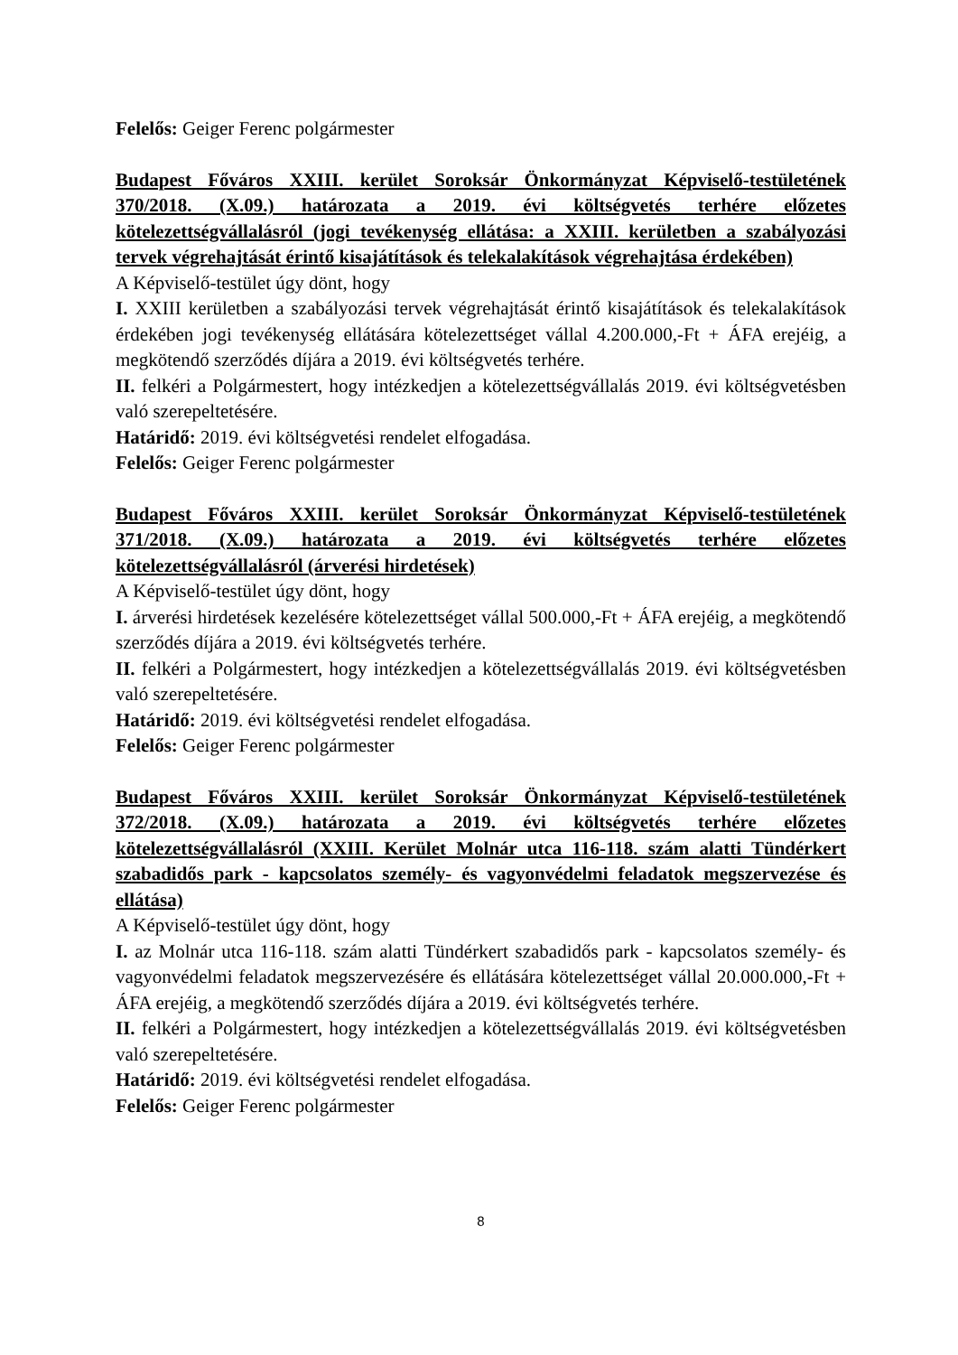Felelős: Geiger Ferenc polgármester
Budapest Főváros XXIII. kerület Soroksár Önkormányzat Képviselő-testületének 370/2018. (X.09.) határozata a 2019. évi költségvetés terhére előzetes kötelezettségvállalásról (jogi tevékenység ellátása: a XXIII. kerületben a szabályozási tervek végrehajtását érintő kisajátítások és telekalakítások végrehajtása érdekében)
A Képviselő-testület úgy dönt, hogy
I. XXIII kerületben a szabályozási tervek végrehajtását érintő kisajátítások és telekalakítások érdekében jogi tevékenység ellátására kötelezettséget vállal 4.200.000,-Ft + ÁFA erejéig, a megkötendő szerződés díjára a 2019. évi költségvetés terhére.
II. felkéri a Polgármestert, hogy intézkedjen a kötelezettségvállalás 2019. évi költségvetésben való szerepeltetésére.
Határidő: 2019. évi költségvetési rendelet elfogadása.
Felelős: Geiger Ferenc polgármester
Budapest Főváros XXIII. kerület Soroksár Önkormányzat Képviselő-testületének 371/2018. (X.09.) határozata a 2019. évi költségvetés terhére előzetes kötelezettségvállalásról (árverési hirdetések)
A Képviselő-testület úgy dönt, hogy
I. árverési hirdetések kezelésére kötelezettséget vállal 500.000,-Ft + ÁFA erejéig, a megkötendő szerződés díjára a 2019. évi költségvetés terhére.
II. felkéri a Polgármestert, hogy intézkedjen a kötelezettségvállalás 2019. évi költségvetésben való szerepeltetésére.
Határidő: 2019. évi költségvetési rendelet elfogadása.
Felelős: Geiger Ferenc polgármester
Budapest Főváros XXIII. kerület Soroksár Önkormányzat Képviselő-testületének 372/2018. (X.09.) határozata a 2019. évi költségvetés terhére előzetes kötelezettségvállalásról (XXIII. Kerület Molnár utca 116-118. szám alatti Tündérkert szabadidős park - kapcsolatos személy- és vagyonvédelmi feladatok megszervezése és ellátása)
A Képviselő-testület úgy dönt, hogy
I. az Molnár utca 116-118. szám alatti Tündérkert szabadidős park - kapcsolatos személy- és vagyonvédelmi feladatok megszervezésére és ellátására kötelezettséget vállal 20.000.000,-Ft + ÁFA erejéig, a megkötendő szerződés díjára a 2019. évi költségvetés terhére.
II. felkéri a Polgármestert, hogy intézkedjen a kötelezettségvállalás 2019. évi költségvetésben való szerepeltetésére.
Határidő: 2019. évi költségvetési rendelet elfogadása.
Felelős: Geiger Ferenc polgármester
8